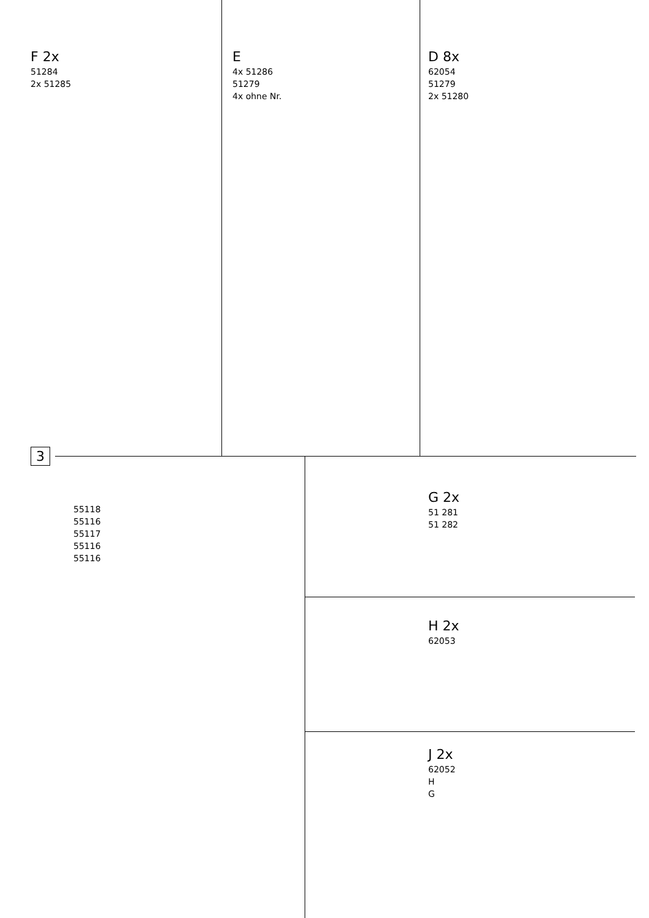D 8x
62054
51279
2x 51280
E
4x 51286
51279
4x ohne Nr.
F 2x
51284
2x 51285
3
55118
55116
55117
55116
55116
G 2x
51 281
51 282
H 2x
62053
J 2x
62052
H
G